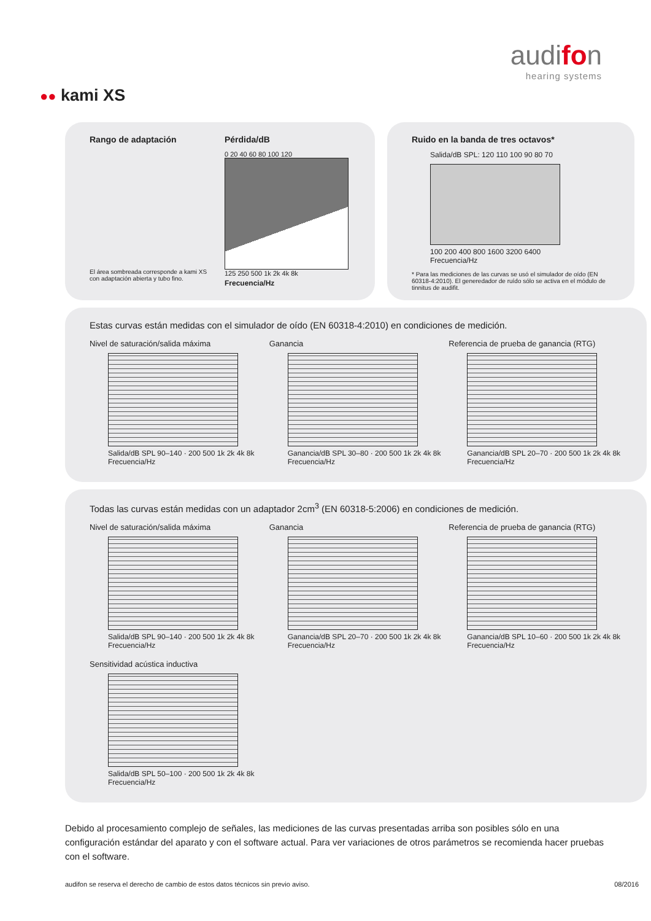audifon
hearing systems
●● kami XS
Rango de adaptación
El área sombreada corresponde a kami XS con adaptación abierta y tubo fino.
Pérdida/dB
0 20 40 60 80 100 120
125 250 500 1k 2k 4k 8k
Frecuencia/Hz
Ruido en la banda de tres octavos*
Salida/dB SPL: 120 110 100 90 80 70
100 200 400 800 1600 3200 6400
Frecuencia/Hz
* Para las mediciones de las curvas se usó el simulador de oído (EN 60318-4:2010). El generedador de ruído sólo se activa en el módulo de tinnitus de audifit.
Estas curvas están medidas con el simulador de oído (EN 60318-4:2010) en condiciones de medición.
Nivel de saturación/salida máxima
Salida/dB SPL 90–140 · 200 500 1k 2k 4k 8k
Frecuencia/Hz
Ganancia
Ganancia/dB SPL 30–80 · 200 500 1k 2k 4k 8k
Frecuencia/Hz
Referencia de prueba de ganancia (RTG)
Ganancia/dB SPL 20–70 · 200 500 1k 2k 4k 8k
Frecuencia/Hz
Todas las curvas están medidas con un adaptador 2cm<sup>3</sup> (EN 60318-5:2006) en condiciones de medición.
Nivel de saturación/salida máxima
Salida/dB SPL 90–140 · 200 500 1k 2k 4k 8k
Frecuencia/Hz
Ganancia
Ganancia/dB SPL 20–70 · 200 500 1k 2k 4k 8k
Frecuencia/Hz
Referencia de prueba de ganancia (RTG)
Ganancia/dB SPL 10–60 · 200 500 1k 2k 4k 8k
Frecuencia/Hz
Sensitividad acústica inductiva
Salida/dB SPL 50–100 · 200 500 1k 2k 4k 8k
Frecuencia/Hz
Debido al procesamiento complejo de señales, las mediciones de las curvas presentadas arriba son posibles sólo en una configuración estándar del aparato y con el software actual. Para ver variaciones de otros parámetros se recomienda hacer pruebas con el software.
audifon se reserva el derecho de cambio de estos datos técnicos sin previo aviso. 08/2016